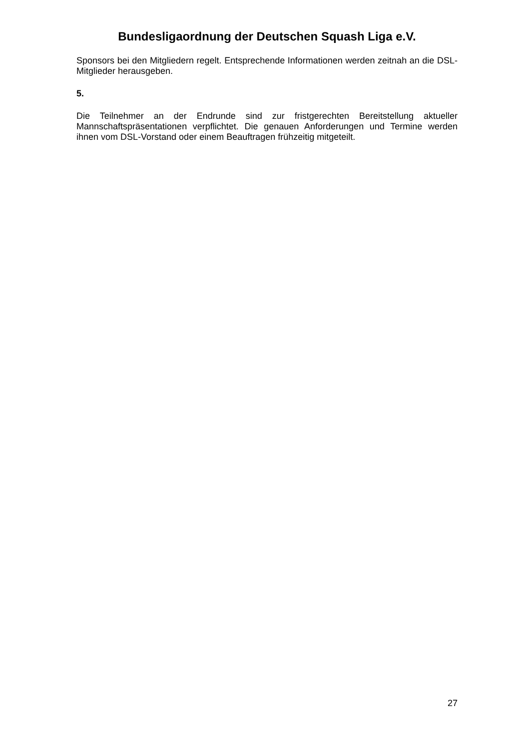Bundesligaordnung der Deutschen Squash Liga e.V.
Sponsors bei den Mitgliedern regelt. Entsprechende Informationen werden zeitnah an die DSL-Mitglieder herausgeben.
5.
Die Teilnehmer an der Endrunde sind zur fristgerechten Bereitstellung aktueller Mannschaftspräsentationen verpflichtet. Die genauen Anforderungen und Termine werden ihnen vom DSL-Vorstand oder einem Beauftragen frühzeitig mitgeteilt.
27